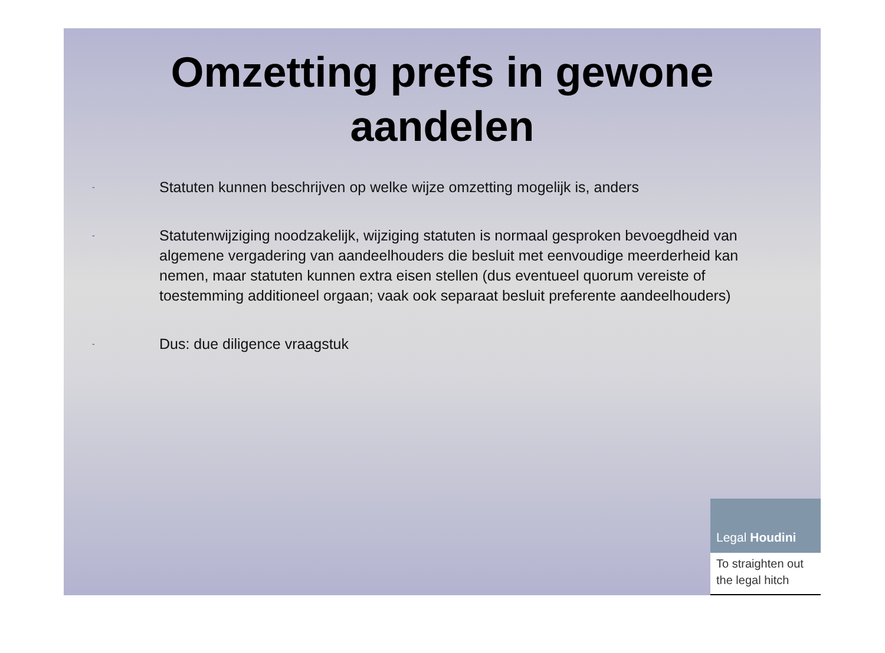Omzetting prefs in gewone
aandelen
- Statuten kunnen beschrijven op welke wijze omzetting mogelijk is, anders
- Statutenwijziging noodzakelijk, wijziging statuten is normaal gesproken bevoegdheid van algemene vergadering van aandeelhouders die besluit met eenvoudige meerderheid kan nemen, maar statuten kunnen extra eisen stellen (dus eventueel quorum vereiste of toestemming additioneel orgaan; vaak ook separaat besluit preferente aandeelhouders)
- Dus: due diligence vraagstuk
Legal Houdini
To straighten out the legal hitch